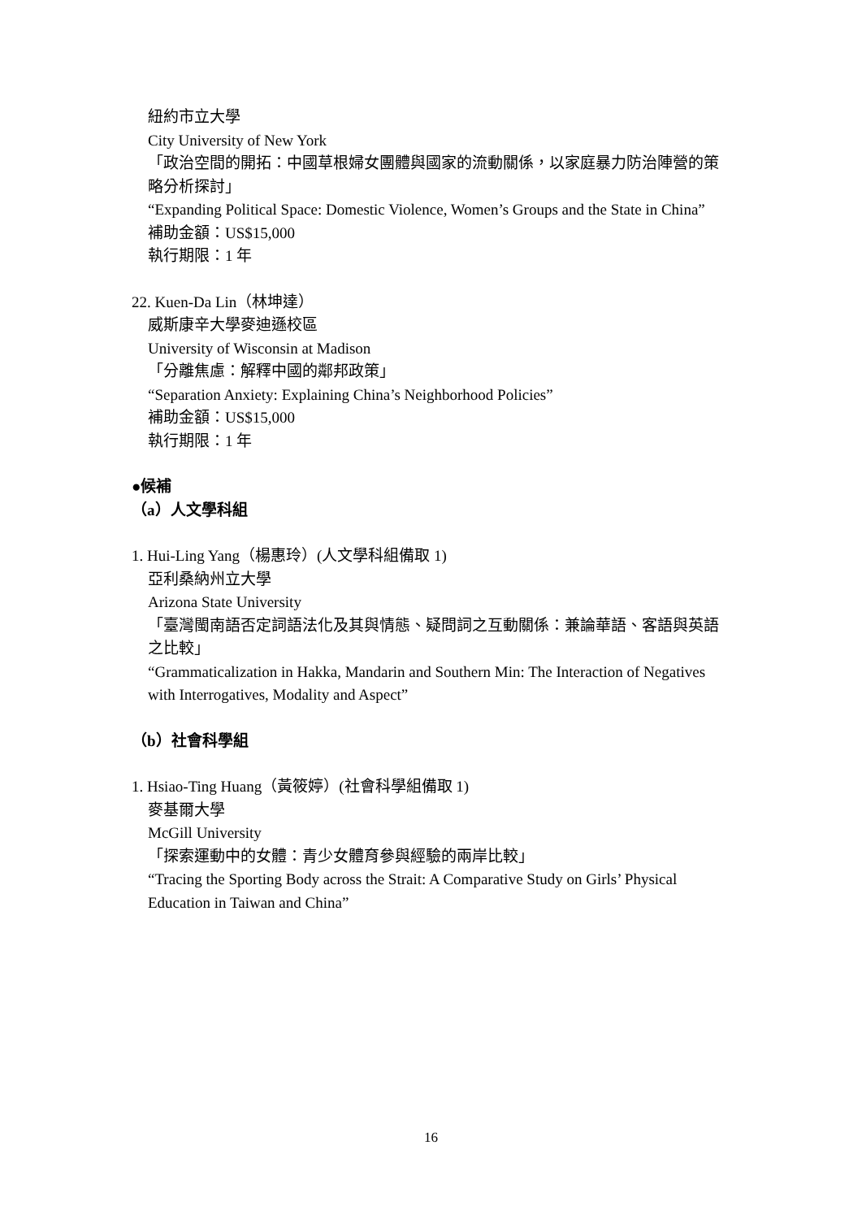紐約市立大學
City University of New York
「政治空間的開拓：中國草根婦女團體與國家的流動關係，以家庭暴力防治陣營的策略分析探討」
“Expanding Political Space: Domestic Violence, Women’s Groups and the State in China”
補助金額：US$15,000
執行期限：1 年
22. Kuen-Da Lin（林坤達）
威斯康辛大學麥迪遜校區
University of Wisconsin at Madison
「分離焦慮：解釋中國的鄰邦政策」
“Separation Anxiety: Explaining China’s Neighborhood Policies”
補助金額：US$15,000
執行期限：1 年
●候補
（a）人文學科組
1. Hui-Ling Yang（楊惠玲）(人文學科組備取 1)
亞利桑納州立大學
Arizona State University
「臺灣閩南語否定詞語法化及其與情態、疑問詞之互動關係：兼論華語、客語與英語之比較」
“Grammaticalization in Hakka, Mandarin and Southern Min: The Interaction of Negatives with Interrogatives, Modality and Aspect”
（b）社會科學組
1. Hsiao-Ting Huang（黃筱婷）(社會科學組備取 1)
麥基爾大學
McGill University
「探索運動中的女體：青少女體育參與經驗的兩岸比較」
“Tracing the Sporting Body across the Strait: A Comparative Study on Girls’ Physical Education in Taiwan and China”
16